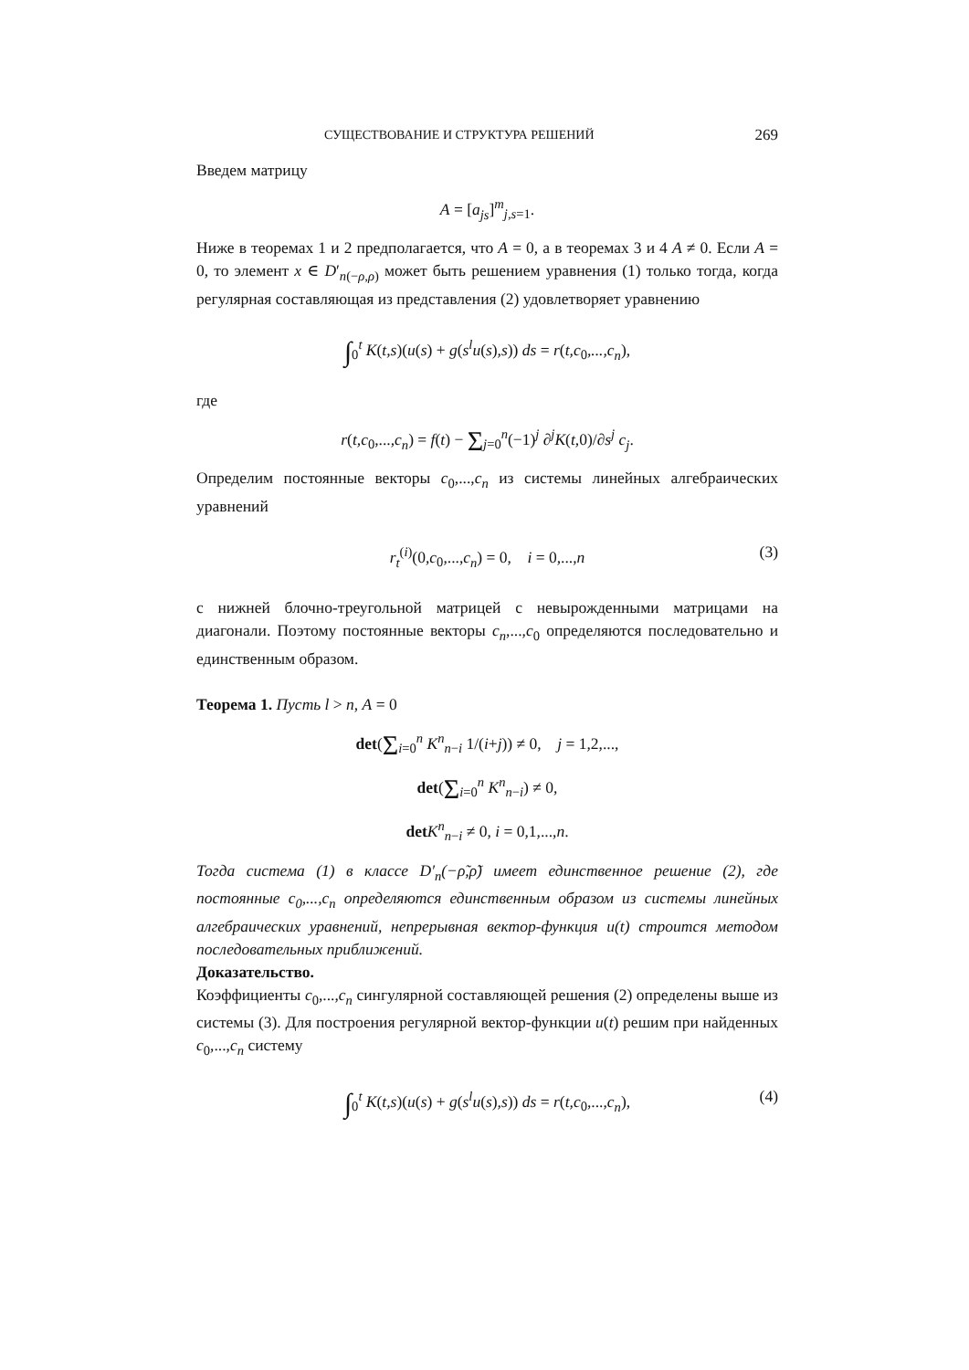СУЩЕСТВОВАНИЕ И СТРУКТУРА РЕШЕНИЙ 269
Введем матрицу
A = [a<sub>js</sub>]<sup>m</sup><sub>j,s=1</sub>.
Ниже в теоремах 1 и 2 предполагается, что A = 0, а в теоремах 3 и 4 A ≠ 0. Если A = 0, то элемент x ∈ D′<sub>n(−ρ,ρ)</sub> может быть решением уравнения (1) только тогда, когда регулярная составляющая из представления (2) удовлетворяет уравнению
∫<sub>0</sub><sup>t</sup> K(t,s)(u(s) + g(s<sup>l</sup>u(s),s)) ds = r(t,c<sub>0</sub>,...,c<sub>n</sub>),
где
r(t,c<sub>0</sub>,...,c<sub>n</sub>) = f(t) − Σ<sub>j=0</sub><sup>n</sup>(−1)<sup>j</sup> ∂<sup>j</sup>K(t,0)/∂s<sup>j</sup> c<sub>j</sub>.
Определим постоянные векторы c<sub>0</sub>,...,c<sub>n</sub> из системы линейных алгебраических уравнений
r<sub>t</sub><sup>(i)</sup>(0,c<sub>0</sub>,...,c<sub>n</sub>) = 0, i = 0,...,n (3)
с нижней блочно-треугольной матрицей с невырожденными матрицами на диагонали. Поэтому постоянные векторы c<sub>n</sub>,...,c<sub>0</sub> определяются последовательно и единственным образом.
Теорема 1. Пусть l > n, A = 0
det(Σ<sub>i=0</sub><sup>n</sup> K<sup>n</sup><sub>n−i</sub> 1/(i+j)) ≠ 0, j = 1,2,...,
det(Σ<sub>i=0</sub><sup>n</sup> K<sup>n</sup><sub>n−i</sub>) ≠ 0,
det K<sup>n</sup><sub>n−i</sub> ≠ 0, i = 0,1,...,n.
Тогда система (1) в классе D′<sub>n</sub>(−ρ̃,ρ̃) имеет единственное решение (2), где постоянные c<sub>0</sub>,...,c<sub>n</sub> определяются единственным образом из системы линейных алгебраических уравнений, непрерывная вектор-функция u(t) строится методом последовательных приближений.
Доказательство.
Коэффициенты c<sub>0</sub>,...,c<sub>n</sub> сингулярной составляющей решения (2) определены выше из системы (3). Для построения регулярной вектор-функции u(t) решим при найденных c<sub>0</sub>,...,c<sub>n</sub> систему
∫<sub>0</sub><sup>t</sup> K(t,s)(u(s) + g(s<sup>l</sup>u(s),s)) ds = r(t,c<sub>0</sub>,...,c<sub>n</sub>), (4)